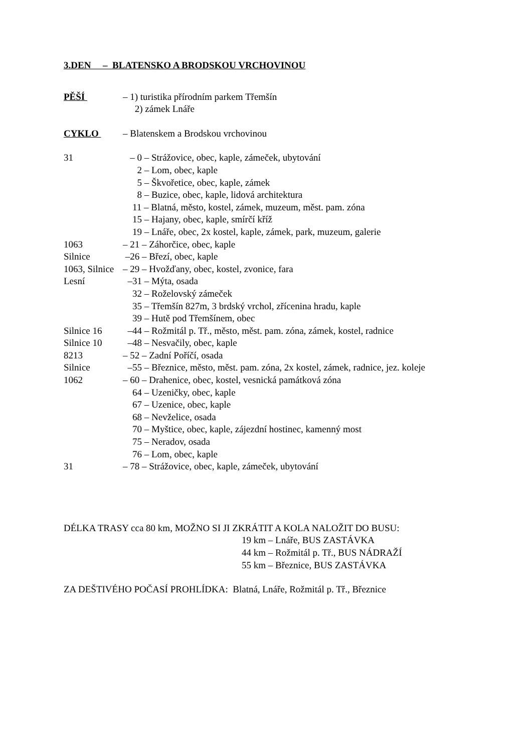3.DEN – BLATENSKO A BRODSKOU VRCHOVINOU
PĚŠÍ
– 1) turistika přírodním parkem Třemšín
2) zámek Lnáře
CYKLO
– Blatenskem a Brodskou vrchovinou
31
– 0 – Strážovice, obec, kaple, zámeček, ubytování
2 – Lom, obec, kaple
5 – Škvořetice, obec, kaple, zámek
8 – Buzice, obec, kaple, lidová architektura
11 – Blatná, město, kostel, zámek, muzeum, měst. pam. zóna
15 – Hajany, obec, kaple, smírčí kříž
19 – Lnáře, obec, 2x kostel, kaple, zámek, park, muzeum, galerie
1063
– 21 – Záhorčice, obec, kaple
Silnice
–26 – Březí, obec, kaple
1063, Silnice
– 29 – Hvožďany, obec, kostel, zvonice, fara
Lesní
–31 – Mýta, osada
32 – Roželovský zámeček
35 – Třemšín 827m, 3 brdský vrchol, zřícenina hradu, kaple
39 – Hutě pod Třemšínem, obec
Silnice 16
–44 – Rožmitál p. Tř., město, měst. pam. zóna, zámek, kostel, radnice
Silnice 10
–48 – Nesvačily, obec, kaple
8213
– 52 – Zadní Poříčí, osada
Silnice
–55 – Březnice, město, měst. pam. zóna, 2x kostel, zámek, radnice, jez. koleje
1062
– 60 – Drahenice, obec, kostel, vesnická památková zóna
64 – Uzeničky, obec, kaple
67 – Uzenice, obec, kaple
68 – Nevželice, osada
70 – Myštice, obec, kaple, zájezdní hostinec, kamenný most
75 – Neradov, osada
76 – Lom, obec, kaple
31
– 78 – Strážovice, obec, kaple, zámeček, ubytování
DÉLKA TRASY cca 80 km, MOŽNO SI JI ZKRÁTIT A KOLA NALOŽIT DO BUSU:
19 km – Lnáře, BUS ZASTÁVKA
44 km – Rožmitál p. Tř., BUS NÁDRAŽÍ
55 km – Březnice, BUS ZASTÁVKA
ZA DEŠTIVÉHO POČASÍ PROHLÍDKA: Blatná, Lnáře, Rožmitál p. Tř., Březnice